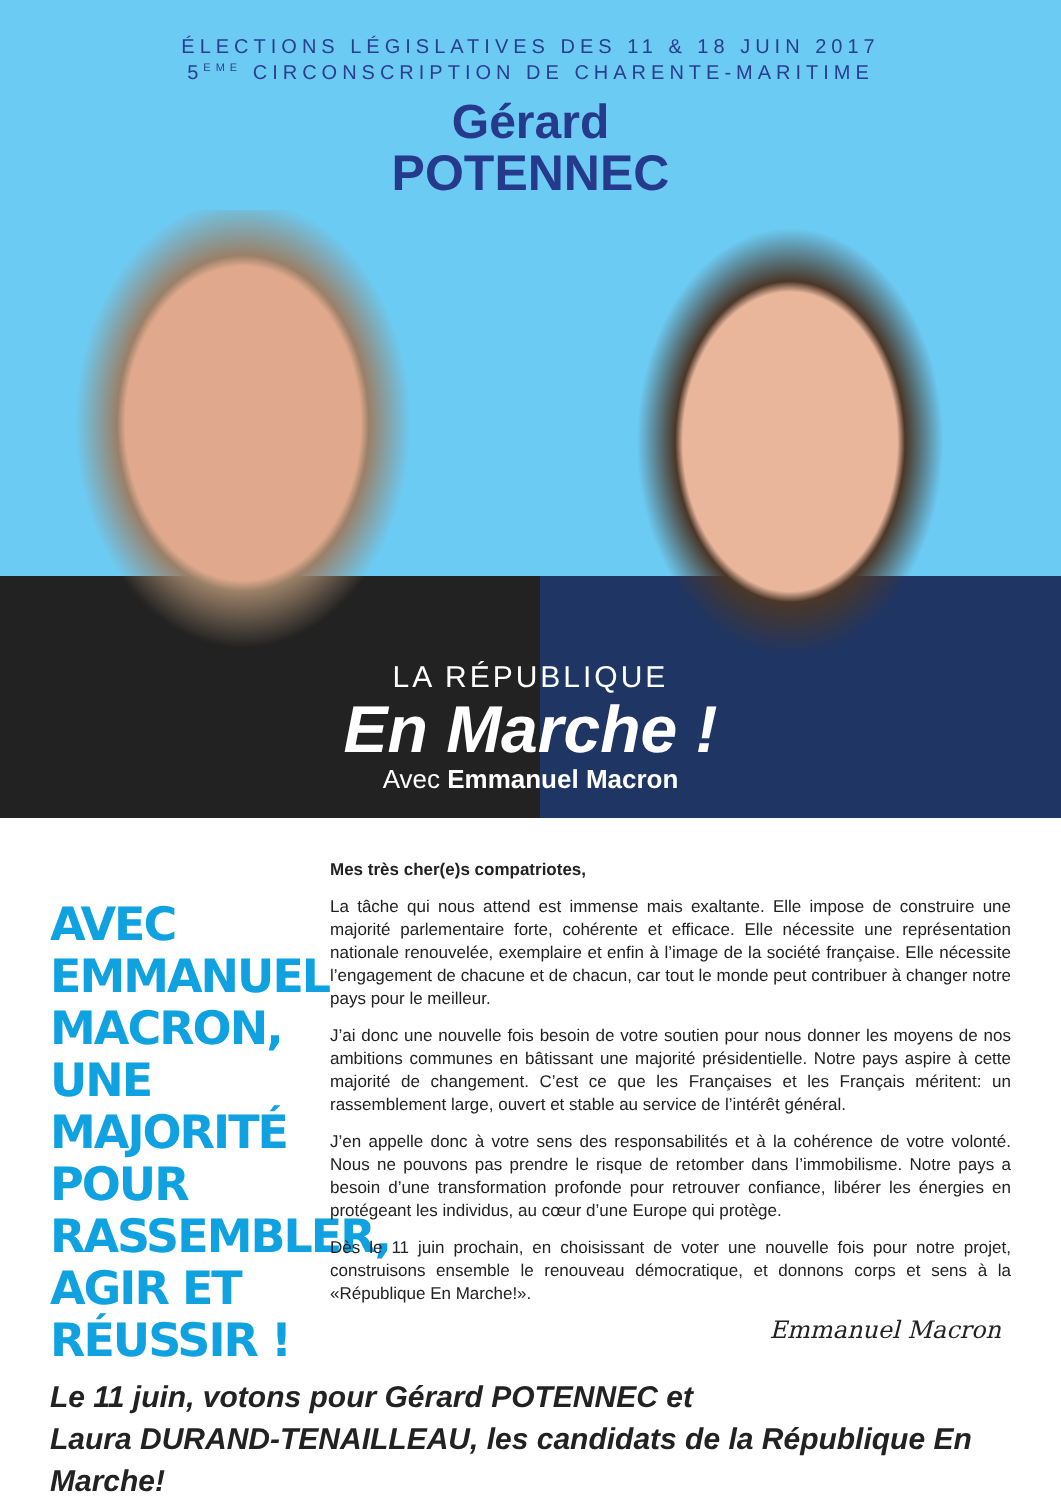ÉLECTIONS LÉGISLATIVES DES 11 & 18 JUIN 2017
5<sup>EME</sup> CIRCONSCRIPTION DE CHARENTE-MARITIME
Gérard
POTENNEC
LA RÉPUBLIQUE
En Marche !
Avec Emmanuel Macron
AVEC EMMANUEL MACRON, UNE MAJORITÉ POUR RASSEMBLER, AGIR ET RÉUSSIR !
Mes très cher(e)s compatriotes,
La tâche qui nous attend est immense mais exaltante. Elle impose de construire une majorité parlementaire forte, cohérente et efficace. Elle nécessite une représentation nationale renouvelée, exemplaire et enfin à l’image de la société française. Elle nécessite l’engagement de chacune et de chacun, car tout le monde peut contribuer à changer notre pays pour le meilleur.
J’ai donc une nouvelle fois besoin de votre soutien pour nous donner les moyens de nos ambitions communes en bâtissant une majorité présidentielle. Notre pays aspire à cette majorité de changement. C’est ce que les Françaises et les Français méritent: un rassemblement large, ouvert et stable au service de l’intérêt général.
J’en appelle donc à votre sens des responsabilités et à la cohérence de votre volonté. Nous ne pouvons pas prendre le risque de retomber dans l’immobilisme. Notre pays a besoin d’une transformation profonde pour retrouver confiance, libérer les énergies en protégeant les individus, au cœur d’une Europe qui protège.
Dès le 11 juin prochain, en choisissant de voter une nouvelle fois pour notre projet, construisons ensemble le renouveau démocratique, et donnons corps et sens à la «République En Marche!».
Emmanuel Macron
Le 11 juin, votons pour Gérard POTENNEC et
Laura DURAND-TENAILLEAU, les candidats de la République En Marche!